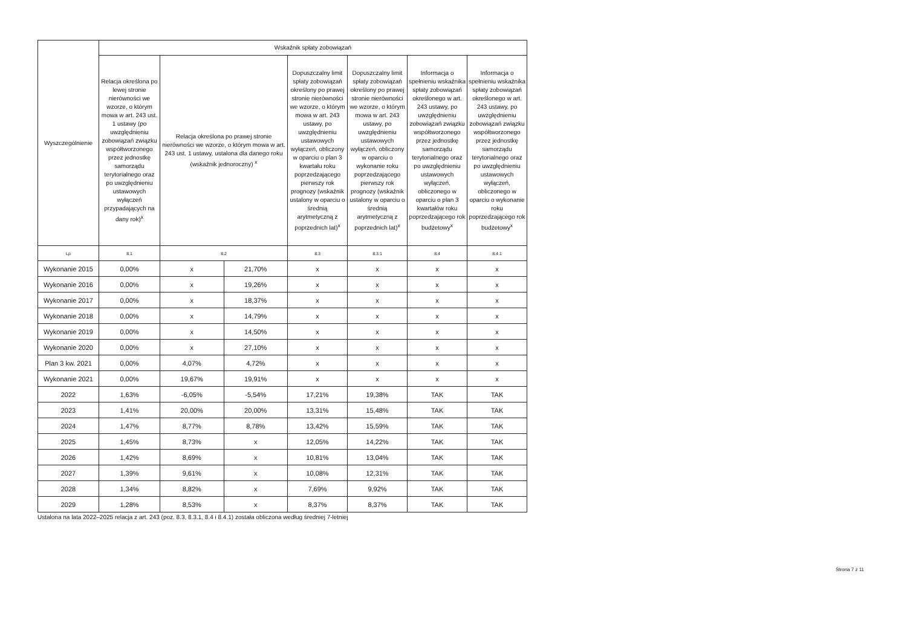| Wyszczególnienie | Wskaźnik spłaty zobowiązań | | | | | | |
| --- | --- | --- | --- | --- | --- | --- | --- |
| | Relacja określona po lewej stronie nierówności we wzorze, o którym mowa w art. 243 ust. 1 ustawy (po uwzględnieniu zobowiązań związku współtworzonego przez jednostkę samorządu terytorialnego oraz po uwzględnieniu ustawowych wyłączeń przypadających na dany rok)<sup>x</sup> | Relacja określona po prawej stronie nierówności we wzorze, o którym mowa w art. 243 ust. 1 ustawy, ustalona dla danego roku (wskaźnik jednoroczny) <sup>x</sup> | | Dopuszczalny limit spłaty zobowiązań określony po prawej stronie nierówności we wzorze, o którym mowa w art. 243 ustawy, po uwzględnieniu ustawowych wyłączeń, obliczony w oparciu o plan 3 kwartału roku poprzedzającego pierwszy rok prognozy (wskaźnik ustalony w oparciu o średnią arytmetyczną z poprzednich lat)<sup>x</sup> | Dopuszczalny limit spłaty zobowiązań określony po prawej stronie nierówności we wzorze, o którym mowa w art. 243 ustawy, po uwzględnieniu ustawowych wyłączeń, obliczony w oparciu o wykonanie roku poprzedzającego pierwszy rok prognozy (wskaźnik ustalony w oparciu o średnią arytmetyczną z poprzednich lat)<sup>x</sup> | Informacja o spełnieniu wskaźnika spłaty zobowiązań określonego w art. 243 ustawy, po uwzględnieniu zobowiązań związku współtworzonego przez jednostkę samorządu terytorialnego oraz po uwzględnieniu ustawowych wyłączeń, obliczonego w oparciu o plan 3 kwartałów roku poprzedzającego rok budżetowy<sup>x</sup> | Informacja o spełnieniu wskaźnika spłaty zobowiązań określonego w art. 243 ustawy, po uwzględnieniu zobowiązań związku współtworzonego przez jednostkę samorządu terytorialnego oraz po uwzględnieniu ustawowych wyłączeń, obliczonego w oparciu o wykonanie roku poprzedzającego rok budżetowy<sup>x</sup> |
| Lp | 8.1 | 8.2 | | 8.3 | 8.3.1 | 8.4 | 8.4.1 |
| Wykonanie 2015 | 0,00% | x | 21,70% | x | x | x | x |
| Wykonanie 2016 | 0,00% | x | 19,26% | x | x | x | x |
| Wykonanie 2017 | 0,00% | x | 18,37% | x | x | x | x |
| Wykonanie 2018 | 0,00% | x | 14,79% | x | x | x | x |
| Wykonanie 2019 | 0,00% | x | 14,50% | x | x | x | x |
| Wykonanie 2020 | 0,00% | x | 27,10% | x | x | x | x |
| Plan 3 kw. 2021 | 0,00% | 4,07% | 4,72% | x | x | x | x |
| Wykonanie 2021 | 0,00% | 19,67% | 19,91% | x | x | x | x |
| 2022 | 1,63% | -6,05% | -5,54% | 17,21% | 19,38% | TAK | TAK |
| 2023 | 1,41% | 20,00% | 20,00% | 13,31% | 15,48% | TAK | TAK |
| 2024 | 1,47% | 8,77% | 8,78% | 13,42% | 15,59% | TAK | TAK |
| 2025 | 1,45% | 8,73% | x | 12,05% | 14,22% | TAK | TAK |
| 2026 | 1,42% | 8,69% | x | 10,81% | 13,04% | TAK | TAK |
| 2027 | 1,39% | 9,61% | x | 10,08% | 12,31% | TAK | TAK |
| 2028 | 1,34% | 8,82% | x | 7,69% | 9,92% | TAK | TAK |
| 2029 | 1,28% | 8,53% | x | 8,37% | 8,37% | TAK | TAK |
Ustalona na lata 2022–2025 relacja z art. 243 (poz. 8.3, 8.3.1, 8.4 i 8.4.1) została obliczona według średniej 7-letniej
Strona 7 z 11